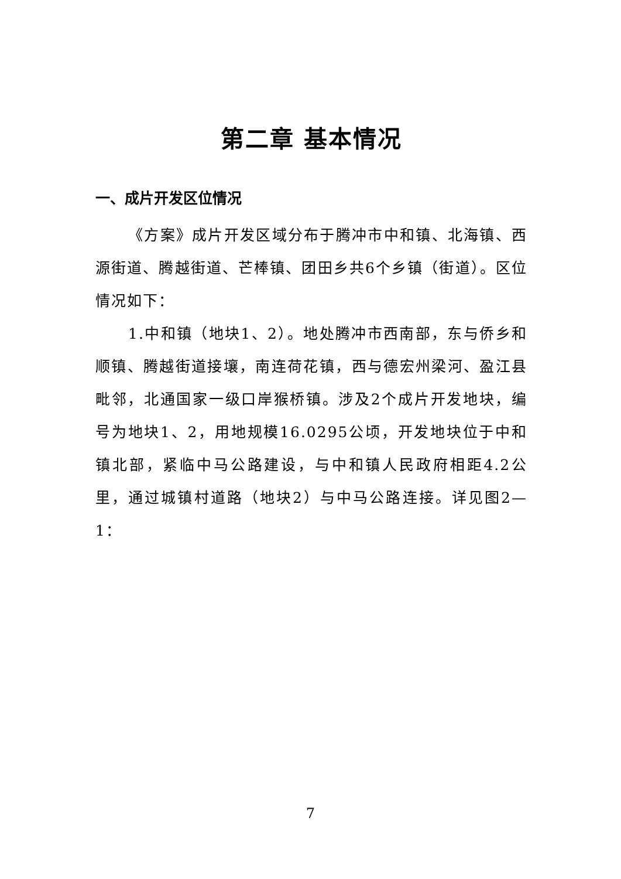第二章 基本情况
一、成片开发区位情况
《方案》成片开发区域分布于腾冲市中和镇、北海镇、西源街道、腾越街道、芒棒镇、团田乡共6个乡镇（街道）。区位情况如下：
1.中和镇（地块1、2）。地处腾冲市西南部，东与侨乡和顺镇、腾越街道接壤，南连荷花镇，西与德宏州梁河、盈江县毗邻，北通国家一级口岸猴桥镇。涉及2个成片开发地块，编号为地块1、2，用地规模16.0295公顷，开发地块位于中和镇北部，紧临中马公路建设，与中和镇人民政府相距4.2公里，通过城镇村道路（地块2）与中马公路连接。详见图2—1：
7